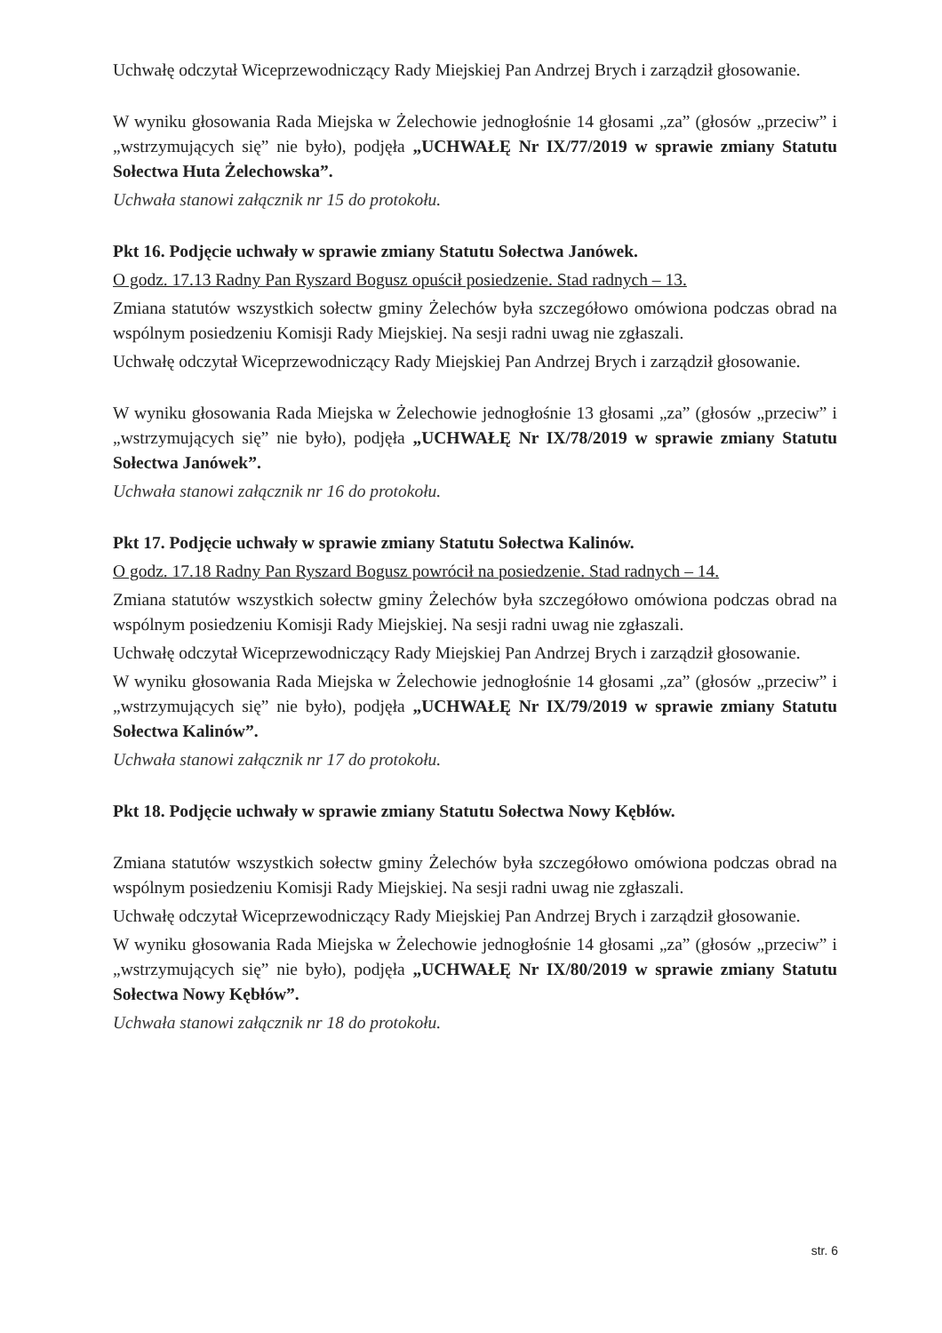Uchwałę odczytał Wiceprzewodniczący Rady Miejskiej Pan Andrzej Brych i zarządził głosowanie.
W wyniku głosowania Rada Miejska w Żelechowie jednogłośnie 14 głosami „za” (głosów „przeciw” i „wstrzymujących się” nie było), podjęła „UCHWAŁĘ Nr IX/77/2019 w sprawie zmiany Statutu Sołectwa Huta Żelechowska”.
Uchwała stanowi załącznik nr 15 do protokołu.
Pkt 16. Podjęcie uchwały w sprawie zmiany Statutu Sołectwa Janówek.
O godz. 17.13 Radny Pan Ryszard Bogusz opuścił posiedzenie. Stad radnych – 13.
Zmiana statutów wszystkich sołectw gminy Żelechów była szczegółowo omówiona podczas obrad na wspólnym posiedzeniu Komisji Rady Miejskiej. Na sesji radni uwag nie zgłaszali.
Uchwałę odczytał Wiceprzewodniczący Rady Miejskiej Pan Andrzej Brych i zarządził głosowanie.
W wyniku głosowania Rada Miejska w Żelechowie jednogłośnie 13 głosami „za” (głosów „przeciw” i „wstrzymujących się” nie było), podjęła „UCHWAŁĘ Nr IX/78/2019 w sprawie zmiany Statutu Sołectwa Janówek”.
Uchwała stanowi załącznik nr 16 do protokołu.
Pkt 17. Podjęcie uchwały w sprawie zmiany Statutu Sołectwa Kalinów.
O godz. 17.18 Radny Pan Ryszard Bogusz powrócił na posiedzenie. Stad radnych – 14.
Zmiana statutów wszystkich sołectw gminy Żelechów była szczegółowo omówiona podczas obrad na wspólnym posiedzeniu Komisji Rady Miejskiej. Na sesji radni uwag nie zgłaszali.
Uchwałę odczytał Wiceprzewodniczący Rady Miejskiej Pan Andrzej Brych i zarządził głosowanie.
W wyniku głosowania Rada Miejska w Żelechowie jednogłośnie 14 głosami „za” (głosów „przeciw” i „wstrzymujących się” nie było), podjęła „UCHWAŁĘ Nr IX/79/2019 w sprawie zmiany Statutu Sołectwa Kalinów”.
Uchwała stanowi załącznik nr 17 do protokołu.
Pkt 18. Podjęcie uchwały w sprawie zmiany Statutu Sołectwa Nowy Kębłów.
Zmiana statutów wszystkich sołectw gminy Żelechów była szczegółowo omówiona podczas obrad na wspólnym posiedzeniu Komisji Rady Miejskiej. Na sesji radni uwag nie zgłaszali.
Uchwałę odczytał Wiceprzewodniczący Rady Miejskiej Pan Andrzej Brych i zarządził głosowanie.
W wyniku głosowania Rada Miejska w Żelechowie jednogłośnie 14 głosami „za” (głosów „przeciw” i „wstrzymujących się” nie było), podjęła „UCHWAŁĘ Nr IX/80/2019 w sprawie zmiany Statutu Sołectwa Nowy Kębłów”.
Uchwała stanowi załącznik nr 18 do protokołu.
str. 6